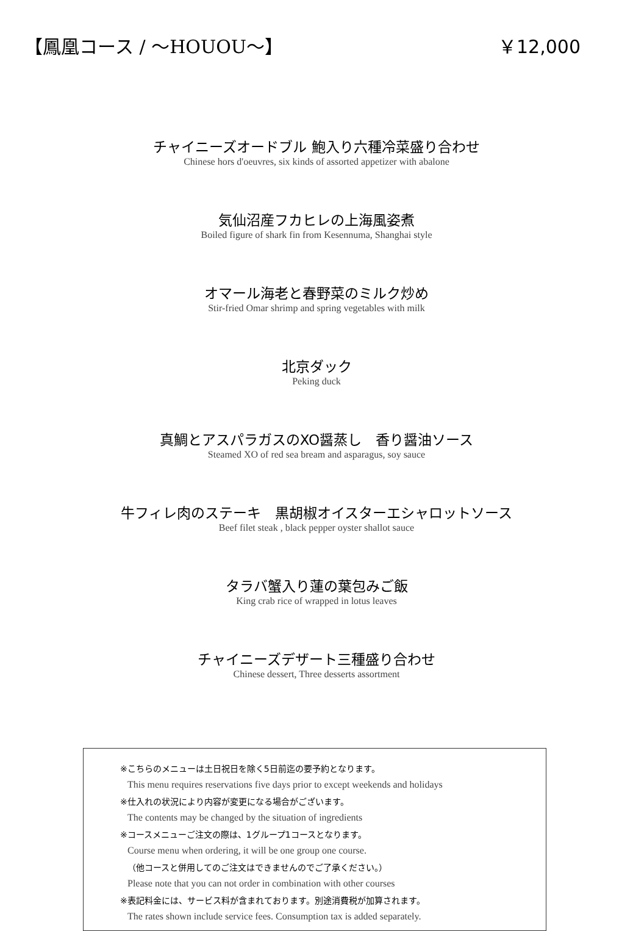【鳳凰コース / ～HOUOU～】 ￥12,000
チャイニーズオードブル 鮑入り六種冷菜盛り合わせ
Chinese hors d'oeuvres, six kinds of assorted appetizer with abalone
気仙沼産フカヒレの上海風姿煮
Boiled figure of shark fin from Kesennuma, Shanghai style
オマール海老と春野菜のミルク炒め
Stir-fried Omar shrimp and spring vegetables with milk
北京ダック
Peking duck
真鯛とアスパラガスのXO醤蒸し　香り醤油ソース
Steamed XO of red sea bream and asparagus, soy sauce
牛フィレ肉のステーキ　黒胡椒オイスターエシャロットソース
Beef filet steak , black pepper oyster shallot sauce
タラバ蟹入り蓮の葉包みご飯
King crab rice of wrapped in lotus leaves
チャイニーズデザート三種盛り合わせ
Chinese dessert, Three desserts assortment
※こちらのメニューは土日祝日を除く5日前迄の要予約となります。
This menu requires reservations five days prior to except weekends and holidays
※仕入れの状況により内容が変更になる場合がございます。
The contents may be changed by the situation of ingredients
※コースメニューご注文の際は、1グループ1コースとなります。
Course menu when ordering, it will be one group one course.
（他コースと併用してのご注文はできませんのでご了承ください。）
Please note that you can not order in combination with other courses
※表記料金には、サービス料が含まれております。別途消費税が加算されます。
The rates shown include service fees. Consumption tax is added separately.